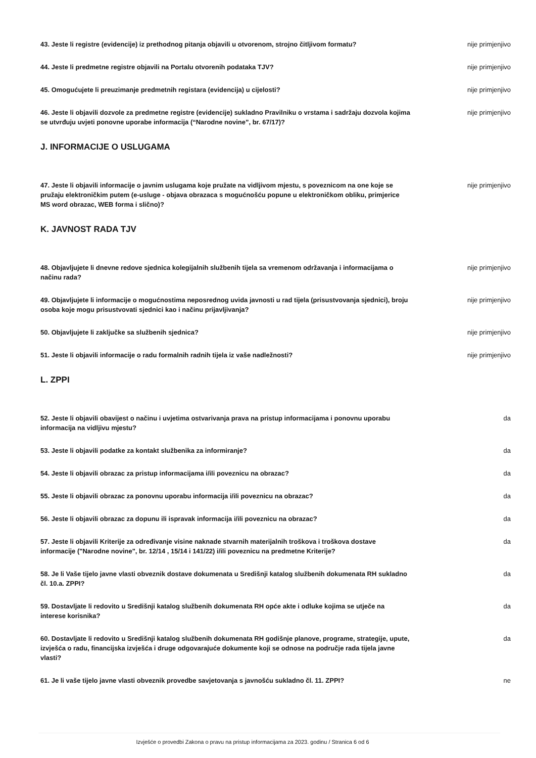43. Jeste li registre (evidencije) iz prethodnog pitanja objavili u otvorenom, strojno čitljivom formatu?
nije primjenjivo
44. Jeste li predmetne registre objavili na Portalu otvorenih podataka TJV? nije primjenjivo
45. Omogućujete li preuzimanje predmetnih registara (evidencija) u cijelosti? nije primjenjivo
46. Jeste li objavili dozvole za predmetne registre (evidencije) sukladno Pravilniku o vrstama i sadržaju dozvola kojima se utvrđuju uvjeti ponovne uporabe informacija (“Narodne novine”, br. 67/17)?
nije primjenjivo
J. INFORMACIJE O USLUGAMA
47. Jeste li objavili informacije o javnim uslugama koje pružate na vidljivom mjestu, s poveznicom na one koje se pružaju elektroničkim putem (e-usluge - objava obrazaca s mogućnošću popune u elektroničkom obliku, primjerice MS word obrazac, WEB forma i slično)?
nije primjenjivo
K. JAVNOST RADA TJV
48. Objavljujete li dnevne redove sjednica kolegijalnih službenih tijela sa vremenom održavanja i informacijama o načinu rada?
nije primjenjivo
49. Objavljujete li informacije o mogućnostima neposrednog uvida javnosti u rad tijela (prisustvovanja sjednici), broju osoba koje mogu prisustvovati sjednici kao i načinu prijavljivanja?
nije primjenjivo
50. Objavljujete li zaključke sa službenih sjednica? nije primjenjivo
51. Jeste li objavili informacije o radu formalnih radnih tijela iz vaše nadležnosti? nije primjenjivo
L. ZPPI
52. Jeste li objavili obavijest o načinu i uvjetima ostvarivanja prava na pristup informacijama i ponovnu uporabu informacija na vidljivu mjestu?
da
53. Jeste li objavili podatke za kontakt službenika za informiranje? da
54. Jeste li objavili obrazac za pristup informacijama i/ili poveznicu na obrazac? da
55. Jeste li objavili obrazac za ponovnu uporabu informacija i/ili poveznicu na obrazac? da
56. Jeste li objavili obrazac za dopunu ili ispravak informacija i/ili poveznicu na obrazac? da
57. Jeste li objavili Kriterije za određivanje visine naknade stvarnih materijalnih troškova i troškova dostave informacije ("Narodne novine", br. 12/14 , 15/14 i 141/22) i/ili poveznicu na predmetne Kriterije?
da
58. Je li Vaše tijelo javne vlasti obveznik dostave dokumenata u Središnji katalog službenih dokumenata RH sukladno čl. 10.a. ZPPI?
da
59. Dostavljate li redovito u Središnji katalog službenih dokumenata RH opće akte i odluke kojima se utječe na interese korisnika?
da
60. Dostavljate li redovito u Središnji katalog službenih dokumenata RH godišnje planove, programe, strategije, upute, izvješća o radu, financijska izvješća i druge odgovarajuće dokumente koji se odnose na područje rada tijela javne vlasti?
da
61. Je li vaše tijelo javne vlasti obveznik provedbe savjetovanja s javnošću sukladno čl. 11. ZPPI?
ne
Izvješće o provedbi Zakona o pravu na pristup informacijama za 2023. godinu / Stranica 6 od 6